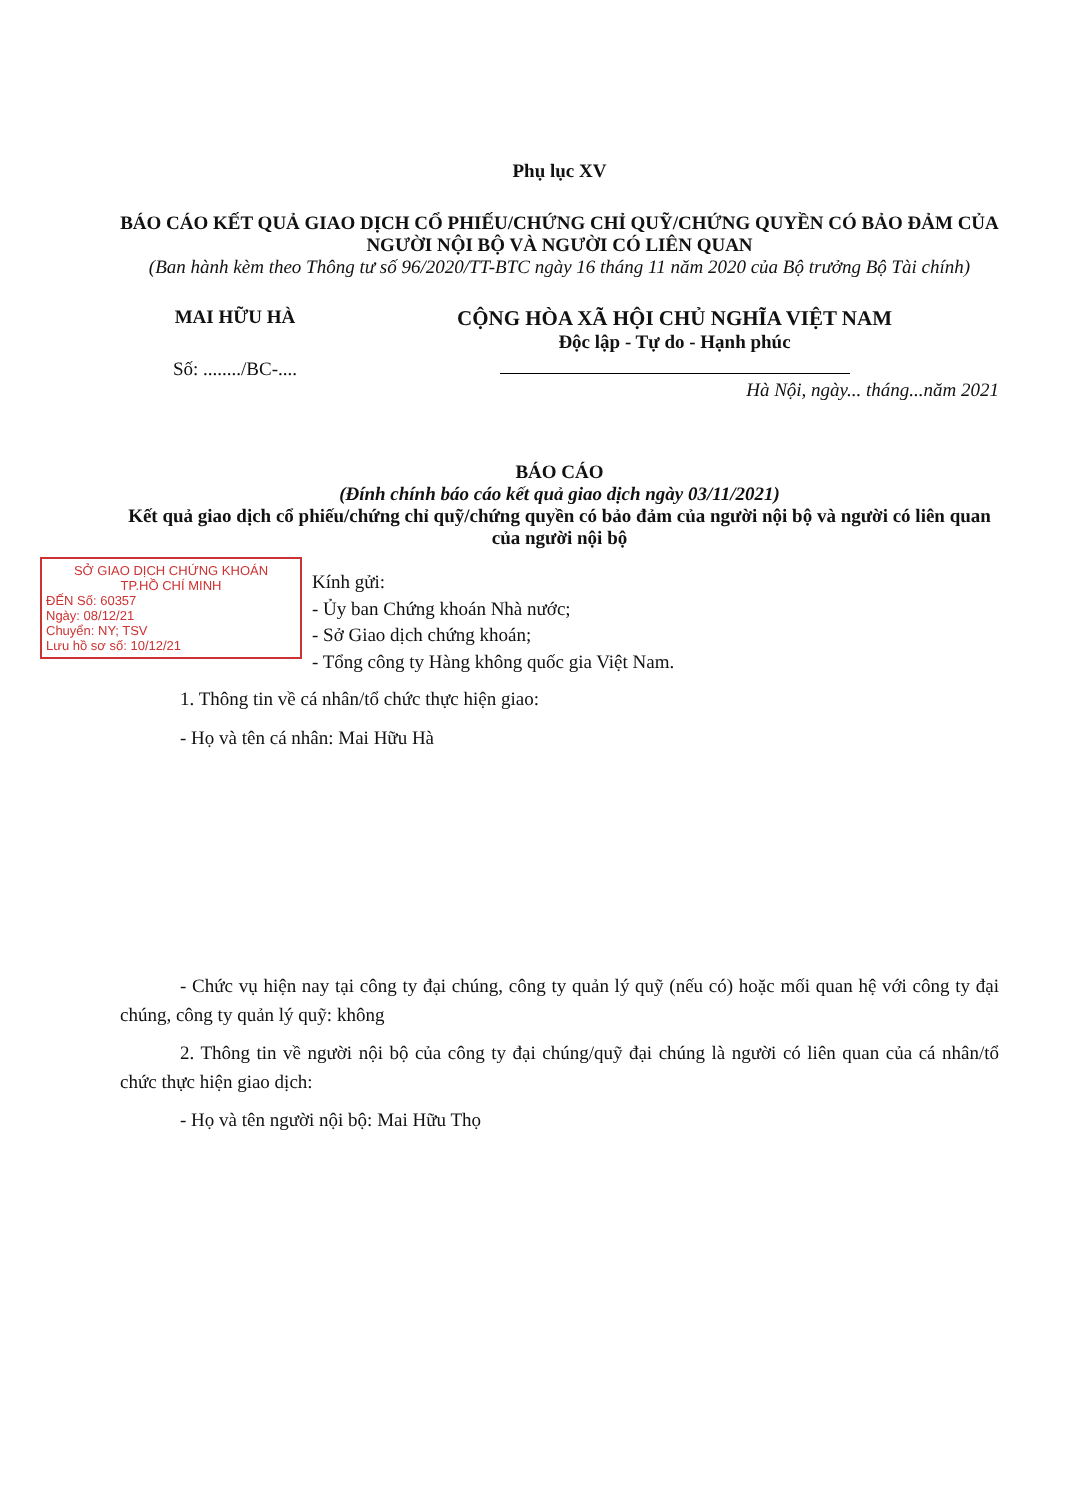Phụ lục XV
BÁO CÁO KẾT QUẢ GIAO DỊCH CỔ PHIẾU/CHỨNG CHỈ QUỸ/CHỨNG QUYỀN CÓ BẢO ĐẢM CỦA NGƯỜI NỘI BỘ VÀ NGƯỜI CÓ LIÊN QUAN
(Ban hành kèm theo Thông tư số 96/2020/TT-BTC ngày 16 tháng 11 năm 2020 của Bộ trưởng Bộ Tài chính)
MAI HỮU HÀ
Số: ......../BC-....
CỘNG HÒA XÃ HỘI CHỦ NGHĨA VIỆT NAM
Độc lập - Tự do - Hạnh phúc
Hà Nội, ngày... tháng...năm 2021
BÁO CÁO
(Đính chính báo cáo kết quả giao dịch ngày 03/11/2021)
Kết quả giao dịch cổ phiếu/chứng chỉ quỹ/chứng quyền có bảo đảm của người nội bộ và người có liên quan của người nội bộ
SỞ GIAO DỊCH CHỨNG KHOÁN
TP.HỒ CHÍ MINH
ĐẾN Số: 60357
Ngày: 08/12/21
Chuyển: NY; TSV
Lưu hồ sơ số: 10/12/21
Kính gửi:
- Ủy ban Chứng khoán Nhà nước;
- Sở Giao dịch chứng khoán;
- Tổng công ty Hàng không quốc gia Việt Nam.
1. Thông tin về cá nhân/tổ chức thực hiện giao:
- Họ và tên cá nhân: Mai Hữu Hà
- Chức vụ hiện nay tại công ty đại chúng, công ty quản lý quỹ (nếu có) hoặc mối quan hệ với công ty đại chúng, công ty quản lý quỹ: không
2. Thông tin về người nội bộ của công ty đại chúng/quỹ đại chúng là người có liên quan của cá nhân/tổ chức thực hiện giao dịch:
- Họ và tên người nội bộ: Mai Hữu Thọ